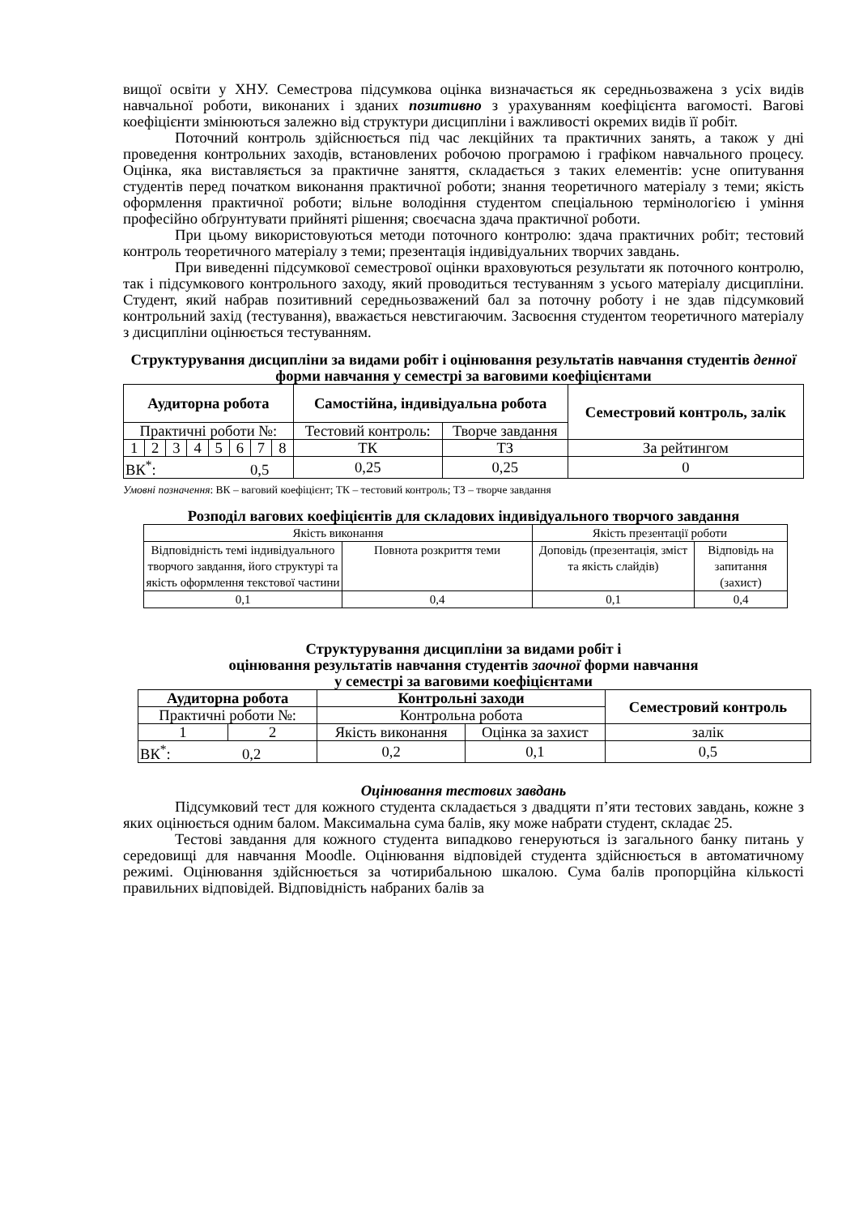вищої освіти у ХНУ. Семестрова підсумкова оцінка визначається як середньозважена з усіх видів навчальної роботи, виконаних і зданих позитивно з урахуванням коефіцієнта вагомості. Вагові коефіцієнти змінюються залежно від структури дисципліни і важливості окремих видів її робіт.
Поточний контроль здійснюється під час лекційних та практичних занять, а також у дні проведення контрольних заходів, встановлених робочою програмою і графіком навчального процесу. Оцінка, яка виставляється за практичне заняття, складається з таких елементів: усне опитування студентів перед початком виконання практичної роботи; знання теоретичного матеріалу з теми; якість оформлення практичної роботи; вільне володіння студентом спеціальною термінологією і уміння професійно обґрунтувати прийняті рішення; своєчасна здача практичної роботи.
При цьому використовуються методи поточного контролю: здача практичних робіт; тестовий контроль теоретичного матеріалу з теми; презентація індивідуальних творчих завдань.
При виведенні підсумкової семестрової оцінки враховуються результати як поточного контролю, так і підсумкового контрольного заходу, який проводиться тестуванням з усього матеріалу дисципліни. Студент, який набрав позитивний середньозважений бал за поточну роботу і не здав підсумковий контрольний захід (тестування), вважається невстигаючим. Засвоєння студентом теоретичного матеріалу з дисципліни оцінюється тестуванням.
Структурування дисципліни за видами робіт і оцінювання результатів навчання студентів денної форми навчання у семестрі за ваговими коефіцієнтами
| Аудиторна робота | | | | | | | | Самостійна, індивідуальна робота | | Семестровий контроль, залік |
| --- | --- | --- | --- | --- | --- | --- | --- | --- | --- | --- |
| Практичні роботи №: | | | | | | | | Тестовий контроль: | Творче завдання | |
| 1 | 2 | 3 | 4 | 5 | 6 | 7 | 8 | ТК | ТЗ | За рейтингом |
| ВК<sup>*</sup>: 0,5 | | | | | | | | 0,25 | 0,25 | 0 |
Умовні позначення: ВК – ваговий коефіцієнт; ТК – тестовий контроль; ТЗ – творче завдання
Розподіл вагових коефіцієнтів для складових індивідуального творчого завдання
| Якість виконання | | Якість презентації роботи | |
| Відповідність темі індивідуального творчого завдання, його структурі та якість оформлення текстової частини | Повнота розкриття теми | Доповідь (презентація, зміст та якість слайдів) | Відповідь на запитання (захист) |
| 0,1 | 0,4 | 0,1 | 0,4 |
Структурування дисципліни за видами робіт і
оцінювання результатів навчання студентів заочної форми навчання
у семестрі за ваговими коефіцієнтами
| Аудиторна робота | | Контрольні заходи | | Семестровий контроль |
| --- | --- | --- | --- | --- |
| Практичні роботи №: | | Контрольна робота | | |
| 1 | 2 | Якість виконання | Оцінка за захист | залік |
| ВК<sup>*</sup>: 0,2 | | 0,2 | 0,1 | 0,5 |
Оцінювання тестових завдань
Підсумковий тест для кожного студента складається з двадцяти п’яти тестових завдань, кожне з яких оцінюється одним балом. Максимальна сума балів, яку може набрати студент, складає 25.
Тестові завдання для кожного студента випадково генеруються із загального банку питань у середовищі для навчання Moodle. Оцінювання відповідей студента здійснюється в автоматичному режимі. Оцінювання здійснюється за чотирибальною шкалою. Сума балів пропорційна кількості правильних відповідей. Відповідність набраних балів за